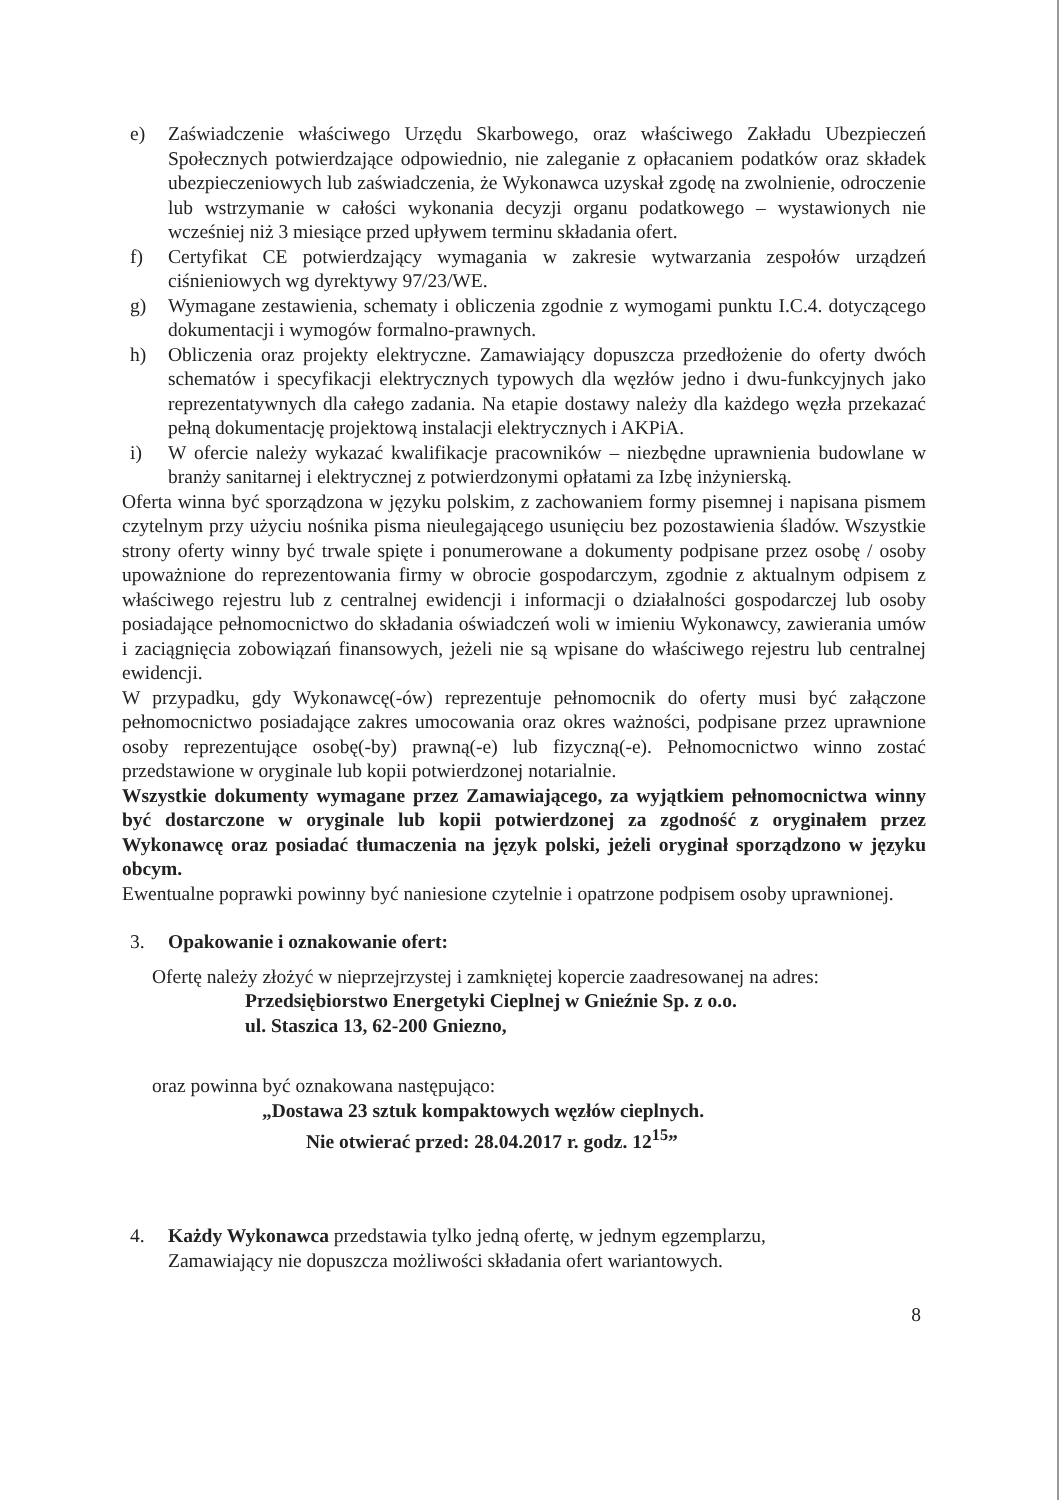e) Zaświadczenie właściwego Urzędu Skarbowego, oraz właściwego Zakładu Ubezpieczeń Społecznych potwierdzające odpowiednio, nie zaleganie z opłacaniem podatków oraz składek ubezpieczeniowych lub zaświadczenia, że Wykonawca uzyskał zgodę na zwolnienie, odroczenie lub wstrzymanie w całości wykonania decyzji organu podatkowego – wystawionych nie wcześniej niż 3 miesiące przed upływem terminu składania ofert.
f) Certyfikat CE potwierdzający wymagania w zakresie wytwarzania zespołów urządzeń ciśnieniowych wg dyrektywy 97/23/WE.
g) Wymagane zestawienia, schematy i obliczenia zgodnie z wymogami punktu I.C.4. dotyczącego dokumentacji i wymogów formalno-prawnych.
h) Obliczenia oraz projekty elektryczne. Zamawiający dopuszcza przedłożenie do oferty dwóch schematów i specyfikacji elektrycznych typowych dla węzłów jedno i dwu-funkcyjnych jako reprezentatywnych dla całego zadania. Na etapie dostawy należy dla każdego węzła przekazać pełną dokumentację projektową instalacji elektrycznych i AKPiA.
i) W ofercie należy wykazać kwalifikacje pracowników – niezbędne uprawnienia budowlane w branży sanitarnej i elektrycznej z potwierdzonymi opłatami za Izbę inżynierską.
Oferta winna być sporządzona w języku polskim, z zachowaniem formy pisemnej i napisana pismem czytelnym przy użyciu nośnika pisma nieulegającego usunięciu bez pozostawienia śladów. Wszystkie strony oferty winny być trwale spięte i ponumerowane a dokumenty podpisane przez osobę / osoby upoważnione do reprezentowania firmy w obrocie gospodarczym, zgodnie z aktualnym odpisem z właściwego rejestru lub z centralnej ewidencji i informacji o działalności gospodarczej lub osoby posiadające pełnomocnictwo do składania oświadczeń woli w imieniu Wykonawcy, zawierania umów i zaciągnięcia zobowiązań finansowych, jeżeli nie są wpisane do właściwego rejestru lub centralnej ewidencji.
W przypadku, gdy Wykonawcę(-ów) reprezentuje pełnomocnik do oferty musi być załączone pełnomocnictwo posiadające zakres umocowania oraz okres ważności, podpisane przez uprawnione osoby reprezentujące osobę(-by) prawną(-e) lub fizyczną(-e). Pełnomocnictwo winno zostać przedstawione w oryginale lub kopii potwierdzonej notarialnie.
Wszystkie dokumenty wymagane przez Zamawiającego, za wyjątkiem pełnomocnictwa winny być dostarczone w oryginale lub kopii potwierdzonej za zgodność z oryginałem przez Wykonawcę oraz posiadać tłumaczenia na język polski, jeżeli oryginał sporządzono w języku obcym.
Ewentualne poprawki powinny być naniesione czytelnie i opatrzone podpisem osoby uprawnionej.
3. Opakowanie i oznakowanie ofert:
Ofertę należy złożyć w nieprzejrzystej i zamkniętej kopercie zaadresowanej na adres:
Przedsiębiorstwo Energetyki Cieplnej w Gnieźnie Sp. z o.o.
ul. Staszica 13, 62-200 Gniezno,
oraz powinna być oznakowana następująco:
„Dostawa 23 sztuk kompaktowych węzłów cieplnych.
Nie otwierać przed: 28.04.2017 r. godz. 12<sup>15</sup>”
4. Każdy Wykonawca przedstawia tylko jedną ofertę, w jednym egzemplarzu,
Zamawiający nie dopuszcza możliwości składania ofert wariantowych.
8